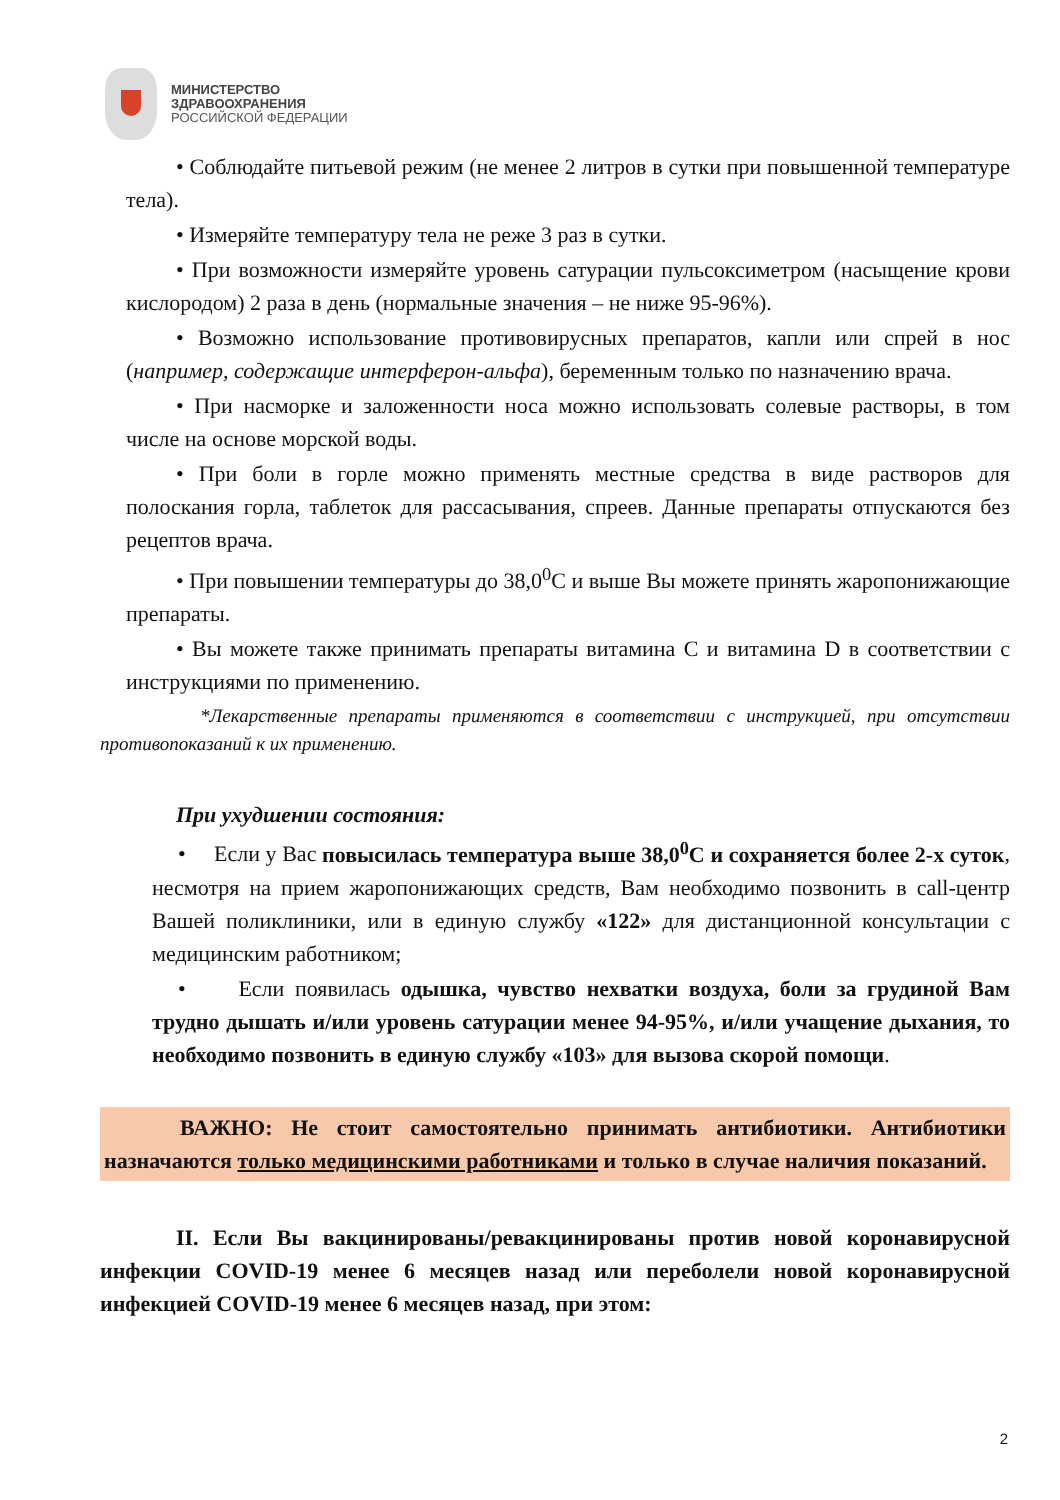МИНИСТЕРСТВО
ЗДРАВООХРАНЕНИЯ
РОССИЙСКОЙ ФЕДЕРАЦИИ
• Соблюдайте питьевой режим (не менее 2 литров в сутки при повышенной температуре тела).
• Измеряйте температуру тела не реже 3 раз в сутки.
• При возможности измеряйте уровень сатурации пульсоксиметром (насыщение крови кислородом) 2 раза в день (нормальные значения – не ниже 95-96%).
• Возможно использование противовирусных препаратов, капли или спрей в нос (например, содержащие интерферон-альфа), беременным только по назначению врача.
• При насморке и заложенности носа можно использовать солевые растворы, в том числе на основе морской воды.
• При боли в горле можно применять местные средства в виде растворов для полоскания горла, таблеток для рассасывания, спреев. Данные препараты отпускаются без рецептов врача.
• При повышении температуры до 38,0<sup>0</sup>С и выше Вы можете принять жаропонижающие препараты.
• Вы можете также принимать препараты витамина С и витамина D в соответствии с инструкциями по применению.
*Лекарственные препараты применяются в соответствии с инструкцией, при отсутствии противопоказаний к их применению.
При ухудшении состояния:
• Если у Вас повысилась температура выше 38,0<sup>0</sup>С и сохраняется более 2-х суток, несмотря на прием жаропонижающих средств, Вам необходимо позвонить в call-центр Вашей поликлиники, или в единую службу «122» для дистанционной консультации с медицинским работником;
• Если появилась одышка, чувство нехватки воздуха, боли за грудиной Вам трудно дышать и/или уровень сатурации менее 94-95%, и/или учащение дыхания, то необходимо позвонить в единую службу «103» для вызова скорой помощи.
ВАЖНО: Не стоит самостоятельно принимать антибиотики. Антибиотики назначаются только медицинскими работниками и только в случае наличия показаний.
II. Если Вы вакцинированы/ревакцинированы против новой коронавирусной инфекции COVID-19 менее 6 месяцев назад или переболели новой коронавирусной инфекцией COVID-19 менее 6 месяцев назад, при этом:
2